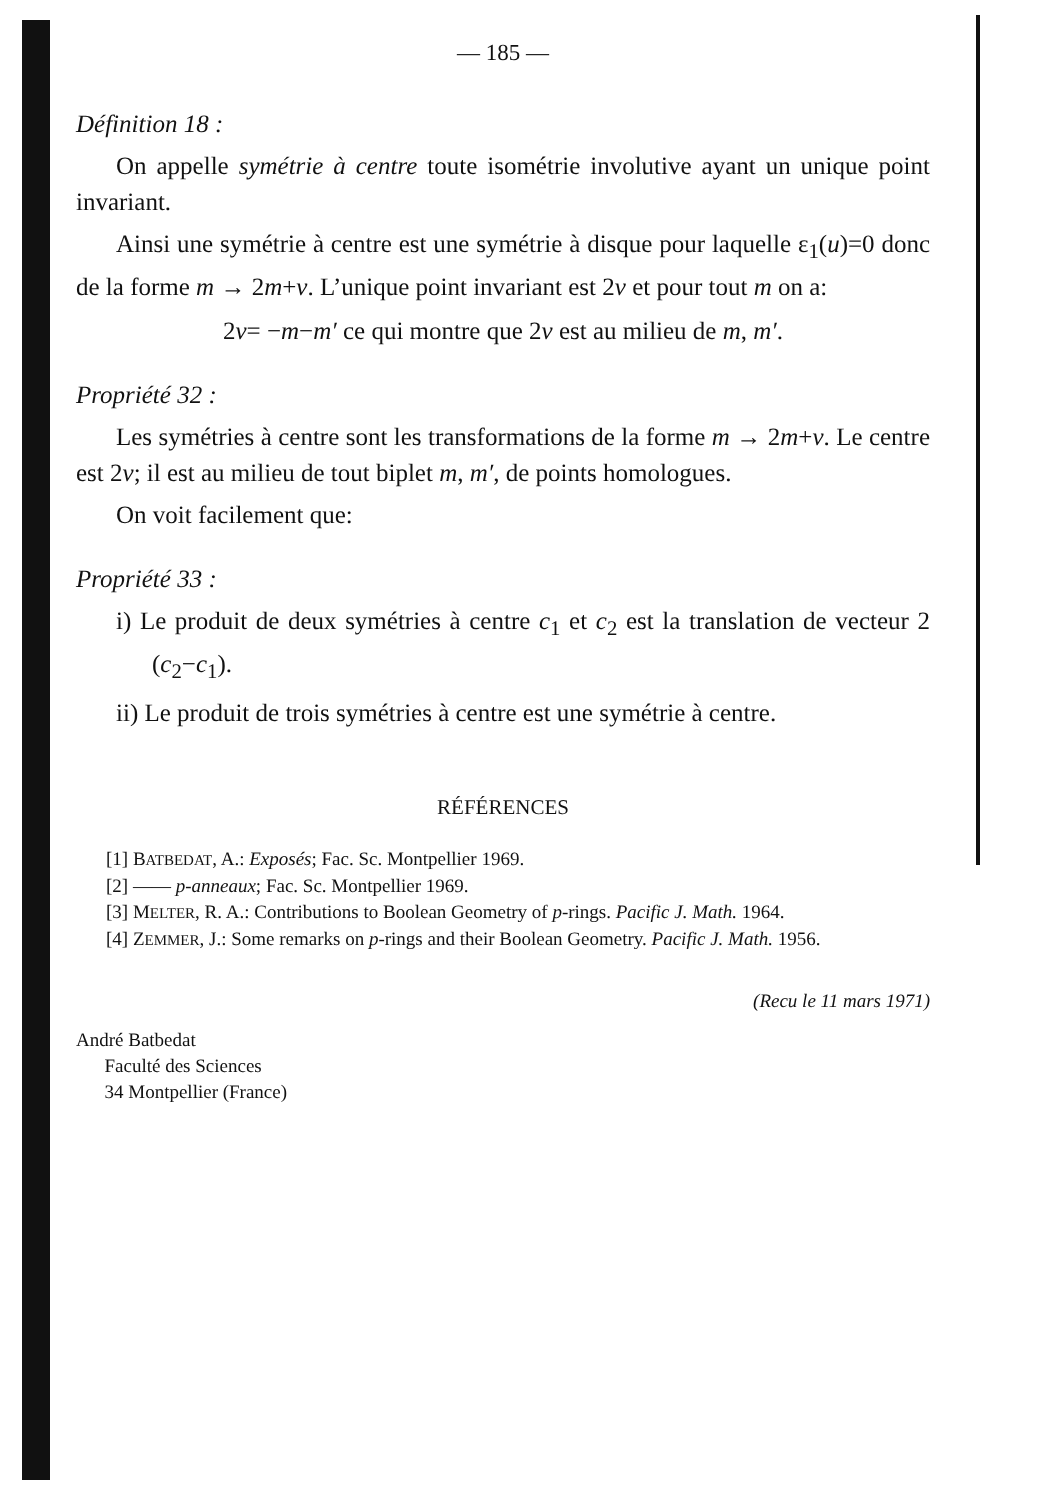— 185 —
Définition 18 :
On appelle symétrie à centre toute isométrie involutive ayant un unique point invariant.
Ainsi une symétrie à centre est une symétrie à disque pour laquelle ε<sub>1</sub>(u)=0 donc de la forme m → 2m+v. L’unique point invariant est 2v et pour tout m on a:
2v= −m−m′ ce qui montre que 2v est au milieu de m, m′.
Propriété 32 :
Les symétries à centre sont les transformations de la forme m → 2m+v. Le centre est 2v; il est au milieu de tout biplet m, m′, de points homologues.
On voit facilement que:
Propriété 33 :
i) Le produit de deux symétries à centre c<sub>1</sub> et c<sub>2</sub> est la translation de vecteur 2 (c<sub>2</sub>−c<sub>1</sub>).
ii) Le produit de trois symétries à centre est une symétrie à centre.
RÉFÉRENCES
[1] BATBEDAT, A.: Exposés; Fac. Sc. Montpellier 1969.
[2] —— p-anneaux; Fac. Sc. Montpellier 1969.
[3] MELTER, R. A.: Contributions to Boolean Geometry of p-rings. Pacific J. Math. 1964.
[4] ZEMMER, J.: Some remarks on p-rings and their Boolean Geometry. Pacific J. Math. 1956.
(Recu le 11 mars 1971)
André Batbedat
Faculté des Sciences
34 Montpellier (France)